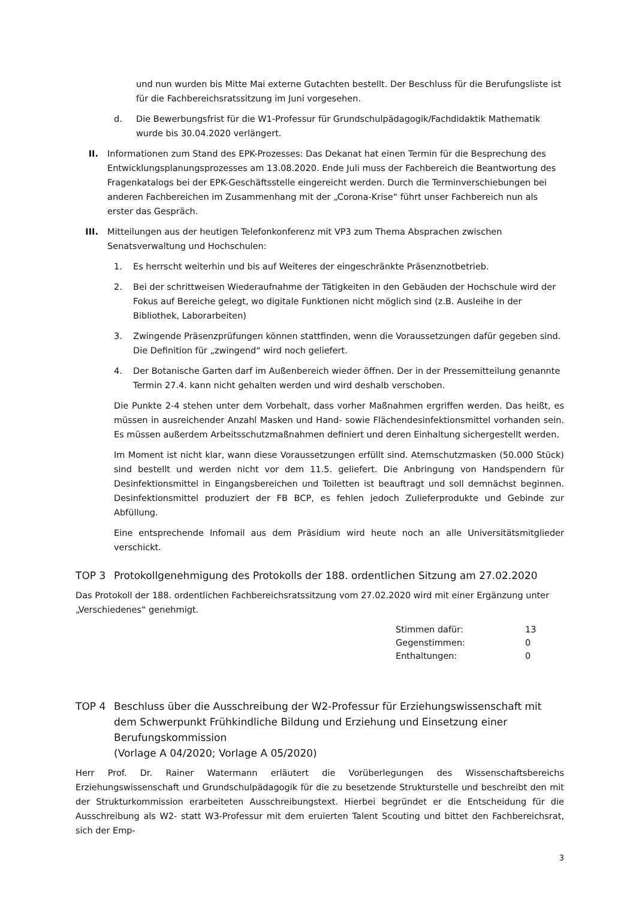und nun wurden bis Mitte Mai externe Gutachten bestellt. Der Beschluss für die Berufungsliste ist für die Fachbereichsratssitzung im Juni vorgesehen.
d. Die Bewerbungsfrist für die W1-Professur für Grundschulpädagogik/Fachdidaktik Mathematik wurde bis 30.04.2020 verlängert.
II. Informationen zum Stand des EPK-Prozesses: Das Dekanat hat einen Termin für die Besprechung des Entwicklungsplanungsprozesses am 13.08.2020. Ende Juli muss der Fachbereich die Beantwortung des Fragenkatalogs bei der EPK-Geschäftsstelle eingereicht werden. Durch die Terminverschiebungen bei anderen Fachbereichen im Zusammenhang mit der „Corona-Krise“ führt unser Fachbereich nun als erster das Gespräch.
III. Mitteilungen aus der heutigen Telefonkonferenz mit VP3 zum Thema Absprachen zwischen Senatsverwaltung und Hochschulen:
1. Es herrscht weiterhin und bis auf Weiteres der eingeschränkte Präsenznotbetrieb.
2. Bei der schrittweisen Wiederaufnahme der Tätigkeiten in den Gebäuden der Hochschule wird der Fokus auf Bereiche gelegt, wo digitale Funktionen nicht möglich sind (z.B. Ausleihe in der Bibliothek, Laborarbeiten)
3. Zwingende Präsenzprüfungen können stattfinden, wenn die Voraussetzungen dafür gegeben sind. Die Definition für „zwingend“ wird noch geliefert.
4. Der Botanische Garten darf im Außenbereich wieder öffnen. Der in der Pressemitteilung genannte Termin 27.4. kann nicht gehalten werden und wird deshalb verschoben.
Die Punkte 2-4 stehen unter dem Vorbehalt, dass vorher Maßnahmen ergriffen werden. Das heißt, es müssen in ausreichender Anzahl Masken und Hand- sowie Flächendesinfektionsmittel vorhanden sein. Es müssen außerdem Arbeitsschutzmaßnahmen definiert und deren Einhaltung sichergestellt werden.
Im Moment ist nicht klar, wann diese Voraussetzungen erfüllt sind. Atemschutzmasken (50.000 Stück) sind bestellt und werden nicht vor dem 11.5. geliefert. Die Anbringung von Handspendern für Desinfektionsmittel in Eingangsbereichen und Toiletten ist beauftragt und soll demnächst beginnen. Desinfektionsmittel produziert der FB BCP, es fehlen jedoch Zulieferprodukte und Gebinde zur Abfüllung.
Eine entsprechende Infomail aus dem Präsidium wird heute noch an alle Universitätsmitglieder verschickt.
TOP 3 Protokollgenehmigung des Protokolls der 188. ordentlichen Sitzung am 27.02.2020
Das Protokoll der 188. ordentlichen Fachbereichsratssitzung vom 27.02.2020 wird mit einer Ergänzung unter „Verschiedenes“ genehmigt.
| Stimmen dafür: | 13 |
| Gegenstimmen: | 0 |
| Enthaltungen: | 0 |
TOP 4 Beschluss über die Ausschreibung der W2-Professur für Erziehungswissenschaft mit dem Schwerpunkt Frühkindliche Bildung und Erziehung und Einsetzung einer Berufungskommission
(Vorlage A 04/2020; Vorlage A 05/2020)
Herr Prof. Dr. Rainer Watermann erläutert die Vorüberlegungen des Wissenschaftsbereichs Erziehungswissenschaft und Grundschulpädagogik für die zu besetzende Strukturstelle und beschreibt den mit der Strukturkommission erarbeiteten Ausschreibungstext. Hierbei begründet er die Entscheidung für die Ausschreibung als W2- statt W3-Professur mit dem eruierten Talent Scouting und bittet den Fachbereichsrat, sich der Emp-
3